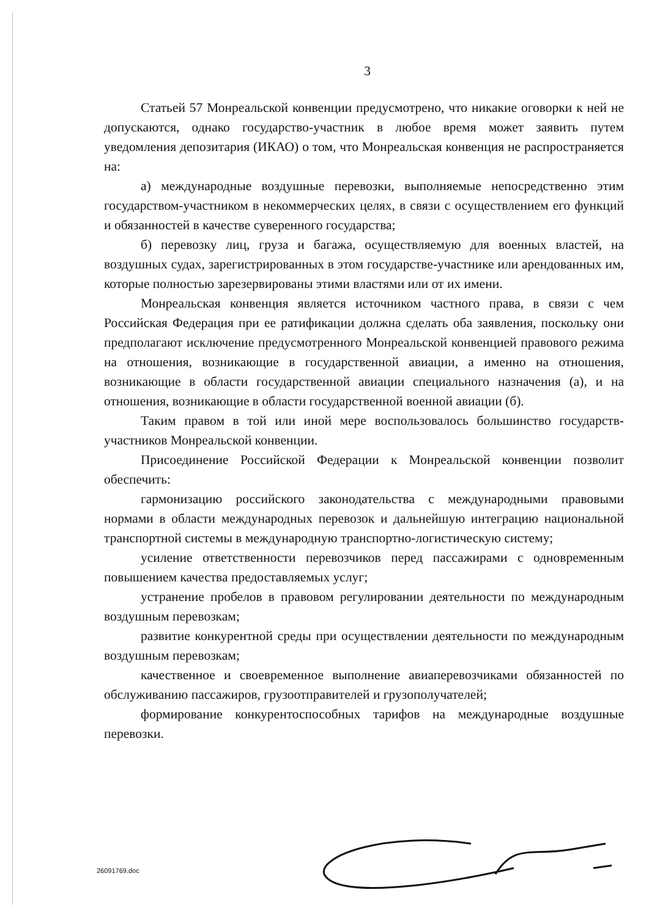3
Статьей 57 Монреальской конвенции предусмотрено, что никакие оговорки к ней не допускаются, однако государство-участник в любое время может заявить путем уведомления депозитария (ИКАО) о том, что Монреальская конвенция не распространяется на:
а) международные воздушные перевозки, выполняемые непосредственно этим государством-участником в некоммерческих целях, в связи с осуществлением его функций и обязанностей в качестве суверенного государства;
б) перевозку лиц, груза и багажа, осуществляемую для военных властей, на воздушных судах, зарегистрированных в этом государстве-участнике или арендованных им, которые полностью зарезервированы этими властями или от их имени.
Монреальская конвенция является источником частного права, в связи с чем Российская Федерация при ее ратификации должна сделать оба заявления, поскольку они предполагают исключение предусмотренного Монреальской конвенцией правового режима на отношения, возникающие в государственной авиации, а именно на отношения, возникающие в области государственной авиации специального назначения (а), и на отношения, возникающие в области государственной военной авиации (б).
Таким правом в той или иной мере воспользовалось большинство государств-участников Монреальской конвенции.
Присоединение Российской Федерации к Монреальской конвенции позволит обеспечить:
гармонизацию российского законодательства с международными правовыми нормами в области международных перевозок и дальнейшую интеграцию национальной транспортной системы в международную транспортно-логистическую систему;
усиление ответственности перевозчиков перед пассажирами с одновременным повышением качества предоставляемых услуг;
устранение пробелов в правовом регулировании деятельности по международным воздушным перевозкам;
развитие конкурентной среды при осуществлении деятельности по международным воздушным перевозкам;
качественное и своевременное выполнение авиаперевозчиками обязанностей по обслуживанию пассажиров, грузоотправителей и грузополучателей;
формирование конкурентоспособных тарифов на международные воздушные перевозки.
26091769.doc